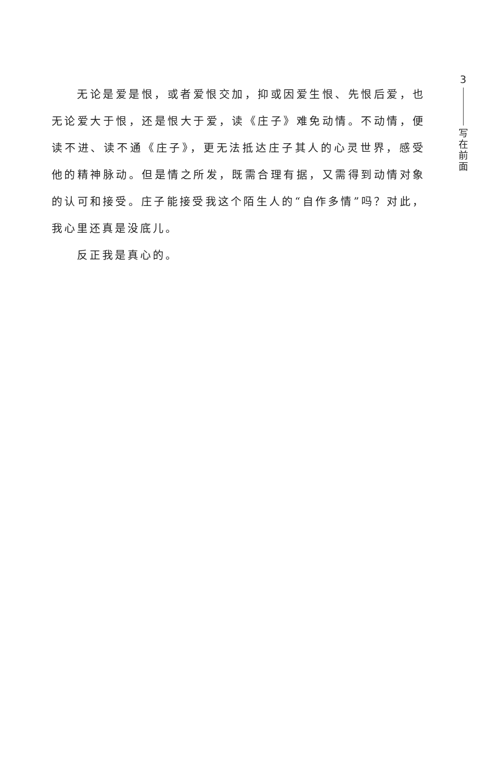无论是爱是恨，或者爱恨交加，抑或因爱生恨、先恨后爱，也无论爱大于恨，还是恨大于爱，读《庄子》难免动情。不动情，便读不进、读不通《庄子》，更无法抵达庄子其人的心灵世界，感受他的精神脉动。但是情之所发，既需合理有据，又需得到动情对象的认可和接受。庄子能接受我这个陌生人的“自作多情”吗？对此，我心里还真是没底儿。
反正我是真心的。
3
写
在
前
面